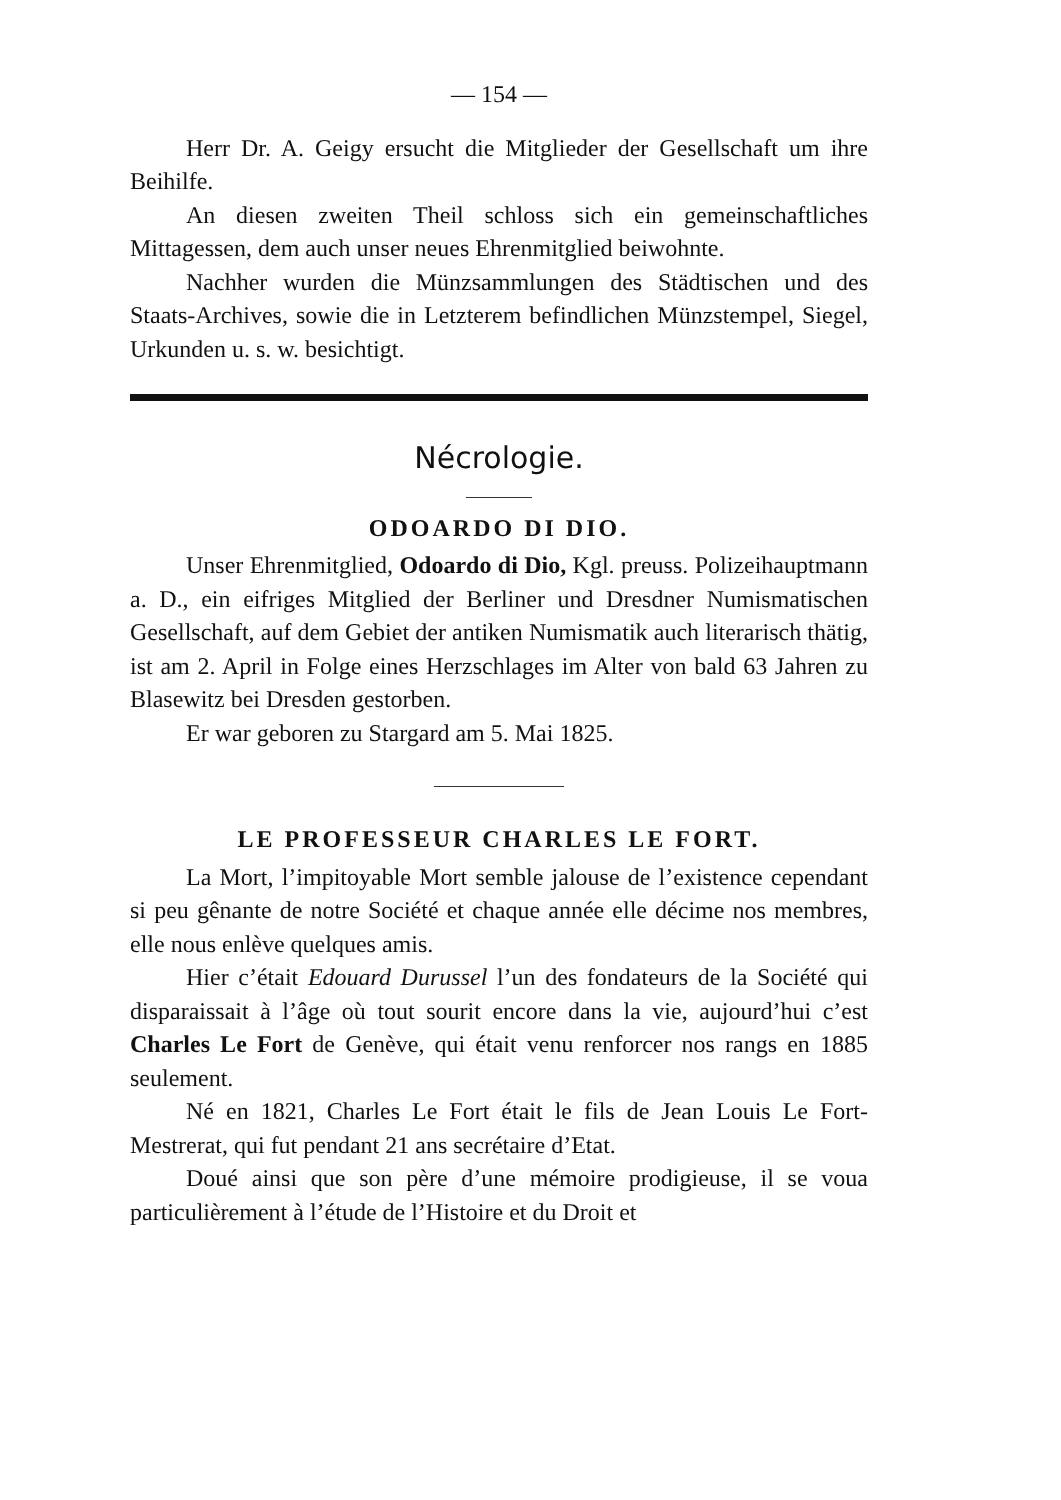— 154 —
Herr Dr. A. Geigy ersucht die Mitglieder der Gesellschaft um ihre Beihilfe.
An diesen zweiten Theil schloss sich ein gemeinschaftliches Mittagessen, dem auch unser neues Ehrenmitglied beiwohnte.
Nachher wurden die Münzsammlungen des Städtischen und des Staats-Archives, sowie die in Letzterem befindlichen Münzstempel, Siegel, Urkunden u. s. w. besichtigt.
Nécrologie.
ODOARDO DI DIO.
Unser Ehrenmitglied, Odoardo di Dio, Kgl. preuss. Polizeihauptmann a. D., ein eifriges Mitglied der Berliner und Dresdner Numismatischen Gesellschaft, auf dem Gebiet der antiken Numismatik auch literarisch thätig, ist am 2. April in Folge eines Herzschlages im Alter von bald 63 Jahren zu Blasewitz bei Dresden gestorben.
Er war geboren zu Stargard am 5. Mai 1825.
LE PROFESSEUR CHARLES LE FORT.
La Mort, l’impitoyable Mort semble jalouse de l’existence cependant si peu gênante de notre Société et chaque année elle décime nos membres, elle nous enlève quelques amis.
Hier c’était Edouard Durussel l’un des fondateurs de la Société qui disparaissait à l’âge où tout sourit encore dans la vie, aujourd’hui c’est Charles Le Fort de Genève, qui était venu renforcer nos rangs en 1885 seulement.
Né en 1821, Charles Le Fort était le fils de Jean Louis Le Fort-Mestrerat, qui fut pendant 21 ans secrétaire d’Etat.
Doué ainsi que son père d’une mémoire prodigieuse, il se voua particulièrement à l’étude de l’Histoire et du Droit et